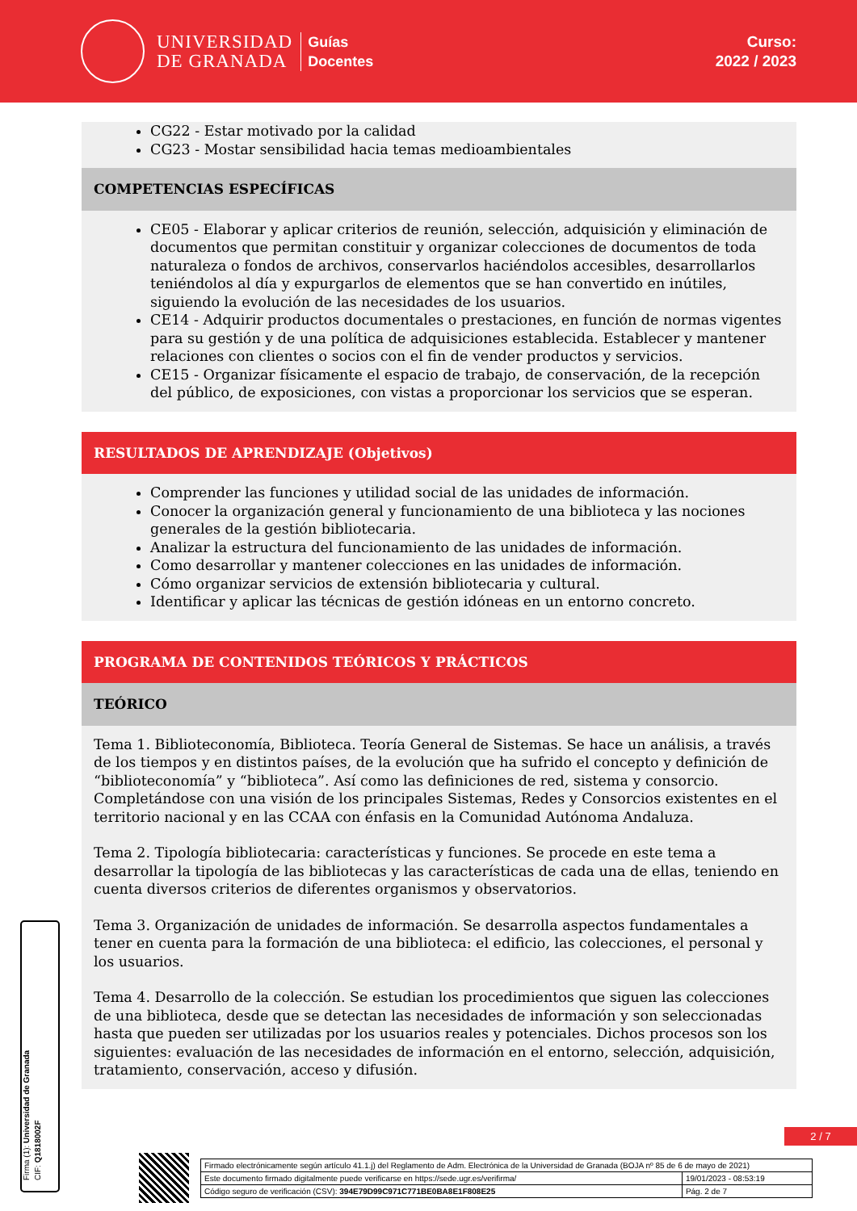UNIVERSIDAD
DE GRANADA
Guías
Docentes
Curso:
2022 / 2023
CG22 - Estar motivado por la calidad
CG23 - Mostar sensibilidad hacia temas medioambientales
COMPETENCIAS ESPECÍFICAS
CE05 - Elaborar y aplicar criterios de reunión, selección, adquisición y eliminación de documentos que permitan constituir y organizar colecciones de documentos de toda naturaleza o fondos de archivos, conservarlos haciéndolos accesibles, desarrollarlos teniéndolos al día y expurgarlos de elementos que se han convertido en inútiles, siguiendo la evolución de las necesidades de los usuarios.
CE14 - Adquirir productos documentales o prestaciones, en función de normas vigentes para su gestión y de una política de adquisiciones establecida. Establecer y mantener relaciones con clientes o socios con el fin de vender productos y servicios.
CE15 - Organizar físicamente el espacio de trabajo, de conservación, de la recepción del público, de exposiciones, con vistas a proporcionar los servicios que se esperan.
RESULTADOS DE APRENDIZAJE (Objetivos)
Comprender las funciones y utilidad social de las unidades de información.
Conocer la organización general y funcionamiento de una biblioteca y las nociones generales de la gestión bibliotecaria.
Analizar la estructura del funcionamiento de las unidades de información.
Como desarrollar y mantener colecciones en las unidades de información.
Cómo organizar servicios de extensión bibliotecaria y cultural.
Identificar y aplicar las técnicas de gestión idóneas en un entorno concreto.
PROGRAMA DE CONTENIDOS TEÓRICOS Y PRÁCTICOS
TEÓRICO
Tema 1. Biblioteconomía, Biblioteca. Teoría General de Sistemas. Se hace un análisis, a través de los tiempos y en distintos países, de la evolución que ha sufrido el concepto y definición de “biblioteconomía” y “biblioteca”. Así como las definiciones de red, sistema y consorcio. Completándose con una visión de los principales Sistemas, Redes y Consorcios existentes en el territorio nacional y en las CCAA con énfasis en la Comunidad Autónoma Andaluza.
Tema 2. Tipología bibliotecaria: características y funciones. Se procede en este tema a desarrollar la tipología de las bibliotecas y las características de cada una de ellas, teniendo en cuenta diversos criterios de diferentes organismos y observatorios.
Tema 3. Organización de unidades de información. Se desarrolla aspectos fundamentales a tener en cuenta para la formación de una biblioteca: el edificio, las colecciones, el personal y los usuarios.
Tema 4. Desarrollo de la colección. Se estudian los procedimientos que siguen las colecciones de una biblioteca, desde que se detectan las necesidades de información y son seleccionadas hasta que pueden ser utilizadas por los usuarios reales y potenciales. Dichos procesos son los siguientes: evaluación de las necesidades de información en el entorno, selección, adquisición, tratamiento, conservación, acceso y difusión.
Firma (1): Universidad de Granada
CIF: Q1818002F
2 / 7
| Firmado electrónicamente según artículo 41.1.j) del Reglamento de Adm. Electrónica de la Universidad de Granada (BOJA nº 85 de 6 de mayo de 2021) | |
| Este documento firmado digitalmente puede verificarse en https://sede.ugr.es/verifirma/ | 19/01/2023 - 08:53:19 |
| Código seguro de verificación (CSV): 394E79D99C971C771BE0BA8E1F808E25 | Pág. 2 de 7 |